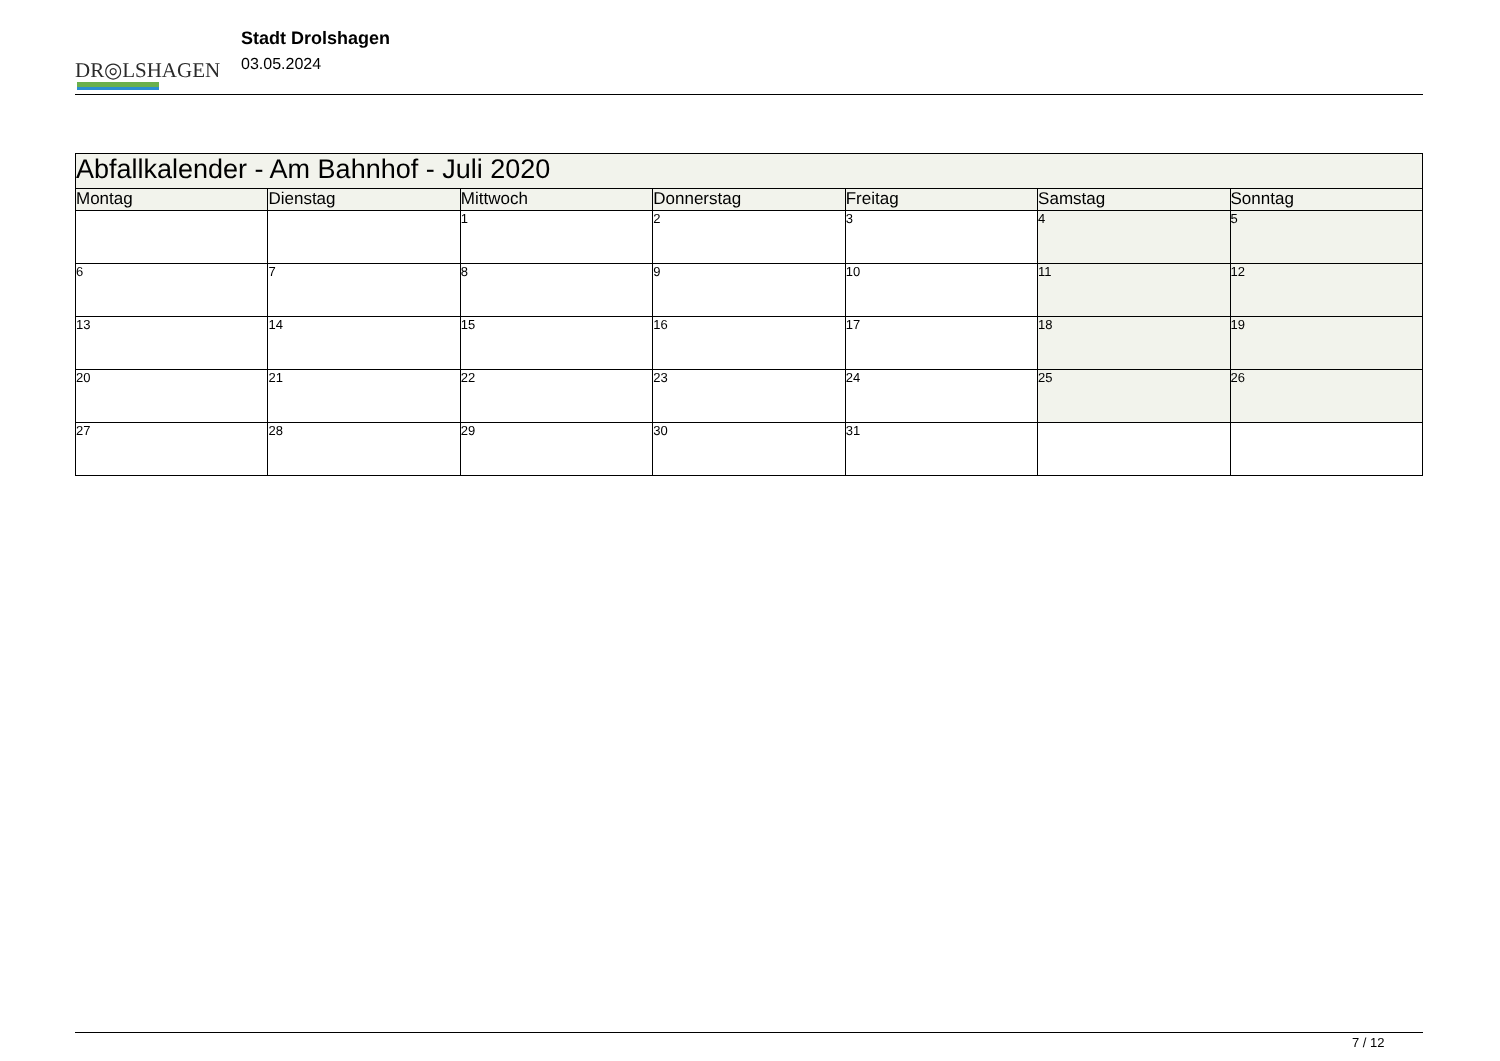DR◎LSHAGEN
Stadt Drolshagen
03.05.2024
| Abfallkalender - Am Bahnhof - Juli 2020 | | | | | | |
| --- | --- | --- | --- | --- | --- | --- |
| Montag | Dienstag | Mittwoch | Donnerstag | Freitag | Samstag | Sonntag |
| | | 1 | 2 | 3 | 4 | 5 |
| 6 | 7 | 8 | 9 | 10 | 11 | 12 |
| 13 | 14 | 15 | 16 | 17 | 18 | 19 |
| 20 | 21 | 22 | 23 | 24 | 25 | 26 |
| 27 | 28 | 29 | 30 | 31 | | |
7 / 12